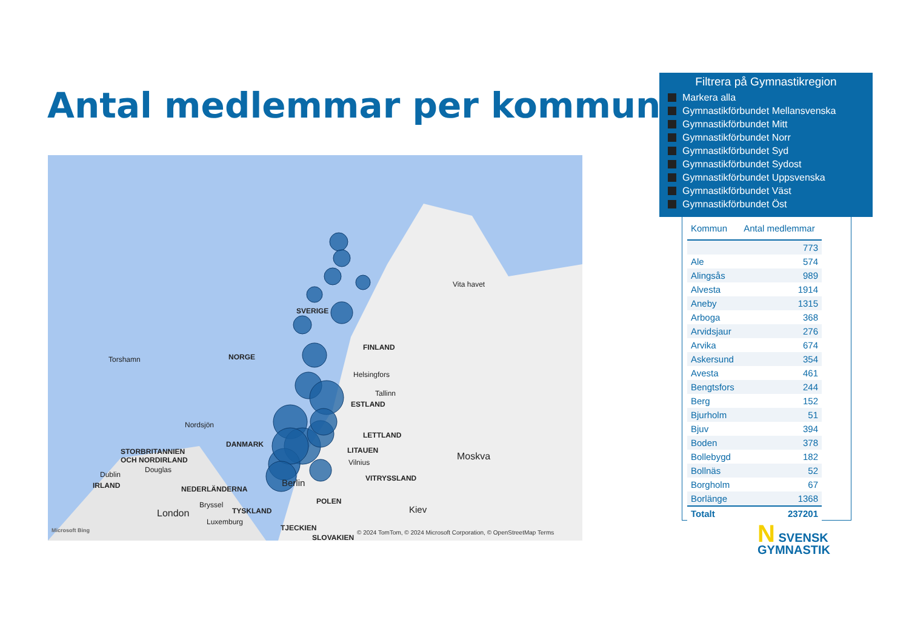Antal medlemmar per kommun
SVERIGE
FINLAND
NORGE Torshamn
Helsingfors
Tallinn
ESTLAND
Nordsjön
Vita havet
LETTLAND
DANMARK
LITAUEN
Moskva STORBRITANNIEN
OCH NORDIRLAND Vilnius
Douglas
Dublin VITRYSSLAND Berlin IRLAND NEDERLÄNDERNA
POLEN Bryssel Kiev London TYSKLAND
Luxemburg
TJECKIEN
SLOVAKIEN
Microsoft Bing © 2024 TomTom, © 2024 Microsoft Corporation, © OpenStreetMap Terms
Filtrera på Gymnastikregion
Markera alla
Gymnastikförbundet Mellansvenska
Gymnastikförbundet Mitt
Gymnastikförbundet Norr
Gymnastikförbundet Syd
Gymnastikförbundet Sydost
Gymnastikförbundet Uppsvenska
Gymnastikförbundet Väst
Gymnastikförbundet Öst
| Kommun | Antal medlemmar |
| --- | --- |
| | 773 |
| Ale | 574 |
| Alingsås | 989 |
| Alvesta | 1914 |
| Aneby | 1315 |
| Arboga | 368 |
| Arvidsjaur | 276 |
| Arvika | 674 |
| Askersund | 354 |
| Avesta | 461 |
| Bengtsfors | 244 |
| Berg | 152 |
| Bjurholm | 51 |
| Bjuv | 394 |
| Boden | 378 |
| Bollebygd | 182 |
| Bollnäs | 52 |
| Borgholm | 67 |
| Borlänge | 1368 |
| Totalt | 237201 |
N SVENSK
GYMNASTIK